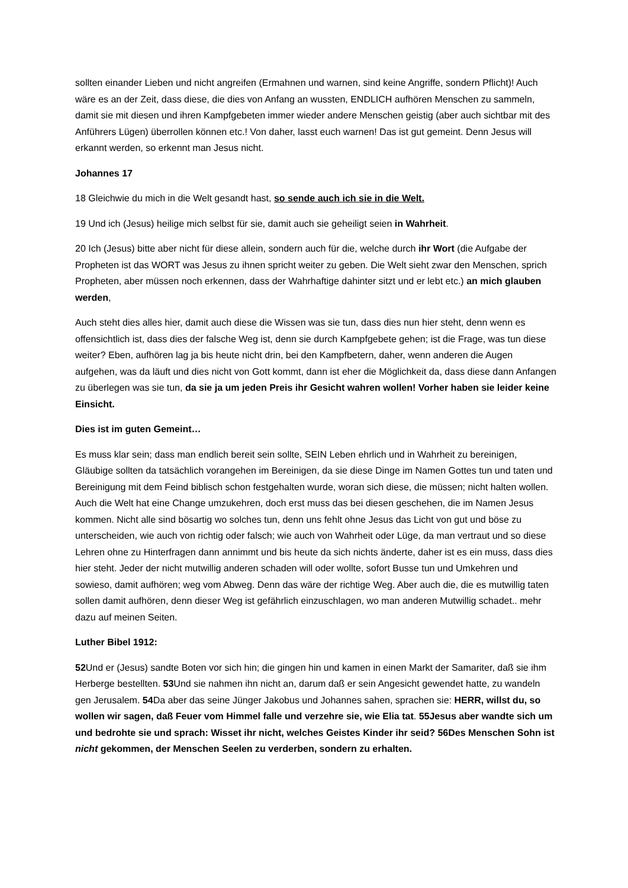sollten einander Lieben und nicht angreifen (Ermahnen und warnen, sind keine Angriffe, sondern Pflicht)! Auch wäre es an der Zeit, dass diese, die dies von Anfang an wussten, ENDLICH aufhören Menschen zu sammeln, damit sie mit diesen und ihren Kampfgebeten immer wieder andere Menschen geistig (aber auch sichtbar mit des Anführers Lügen) überrollen können etc.! Von daher, lasst euch warnen! Das ist gut gemeint. Denn Jesus will erkannt werden, so erkennt man Jesus nicht.
Johannes 17
18 Gleichwie du mich in die Welt gesandt hast, so sende auch ich sie in die Welt.
19 Und ich (Jesus) heilige mich selbst für sie, damit auch sie geheiligt seien in Wahrheit.
20 Ich (Jesus) bitte aber nicht für diese allein, sondern auch für die, welche durch ihr Wort (die Aufgabe der Propheten ist das WORT was Jesus zu ihnen spricht weiter zu geben. Die Welt sieht zwar den Menschen, sprich Propheten, aber müssen noch erkennen, dass der Wahrhaftige dahinter sitzt und er lebt etc.) an mich glauben werden,
Auch steht dies alles hier, damit auch diese die Wissen was sie tun, dass dies nun hier steht, denn wenn es offensichtlich ist, dass dies der falsche Weg ist, denn sie durch Kampfgebete gehen; ist die Frage, was tun diese weiter? Eben, aufhören lag ja bis heute nicht drin, bei den Kampfbetern, daher, wenn anderen die Augen aufgehen, was da läuft und dies nicht von Gott kommt, dann ist eher die Möglichkeit da, dass diese dann Anfangen zu überlegen was sie tun, da sie ja um jeden Preis ihr Gesicht wahren wollen! Vorher haben sie leider keine Einsicht.
Dies ist im guten Gemeint…
Es muss klar sein; dass man endlich bereit sein sollte, SEIN Leben ehrlich und in Wahrheit zu bereinigen, Gläubige sollten da tatsächlich vorangehen im Bereinigen, da sie diese Dinge im Namen Gottes tun und taten und Bereinigung mit dem Feind biblisch schon festgehalten wurde, woran sich diese, die müssen; nicht halten wollen. Auch die Welt hat eine Change umzukehren, doch erst muss das bei diesen geschehen, die im Namen Jesus kommen. Nicht alle sind bösartig wo solches tun, denn uns fehlt ohne Jesus das Licht von gut und böse zu unterscheiden, wie auch von richtig oder falsch; wie auch von Wahrheit oder Lüge, da man vertraut und so diese Lehren ohne zu Hinterfragen dann annimmt und bis heute da sich nichts änderte, daher ist es ein muss, dass dies hier steht. Jeder der nicht mutwillig anderen schaden will oder wollte, sofort Busse tun und Umkehren und sowieso, damit aufhören; weg vom Abweg. Denn das wäre der richtige Weg. Aber auch die, die es mutwillig taten sollen damit aufhören, denn dieser Weg ist gefährlich einzuschlagen, wo man anderen Mutwillig schadet.. mehr dazu auf meinen Seiten.
Luther Bibel 1912:
52 Und er (Jesus) sandte Boten vor sich hin; die gingen hin und kamen in einen Markt der Samariter, daß sie ihm Herberge bestellten. 53 Und sie nahmen ihn nicht an, darum daß er sein Angesicht gewendet hatte, zu wandeln gen Jerusalem. 54 Da aber das seine Jünger Jakobus und Johannes sahen, sprachen sie: HERR, willst du, so wollen wir sagen, daß Feuer vom Himmel falle und verzehre sie, wie Elia tat. 55Jesus aber wandte sich um und bedrohte sie und sprach: Wisset ihr nicht, welches Geistes Kinder ihr seid? 56Des Menschen Sohn ist nicht gekommen, der Menschen Seelen zu verderben, sondern zu erhalten.